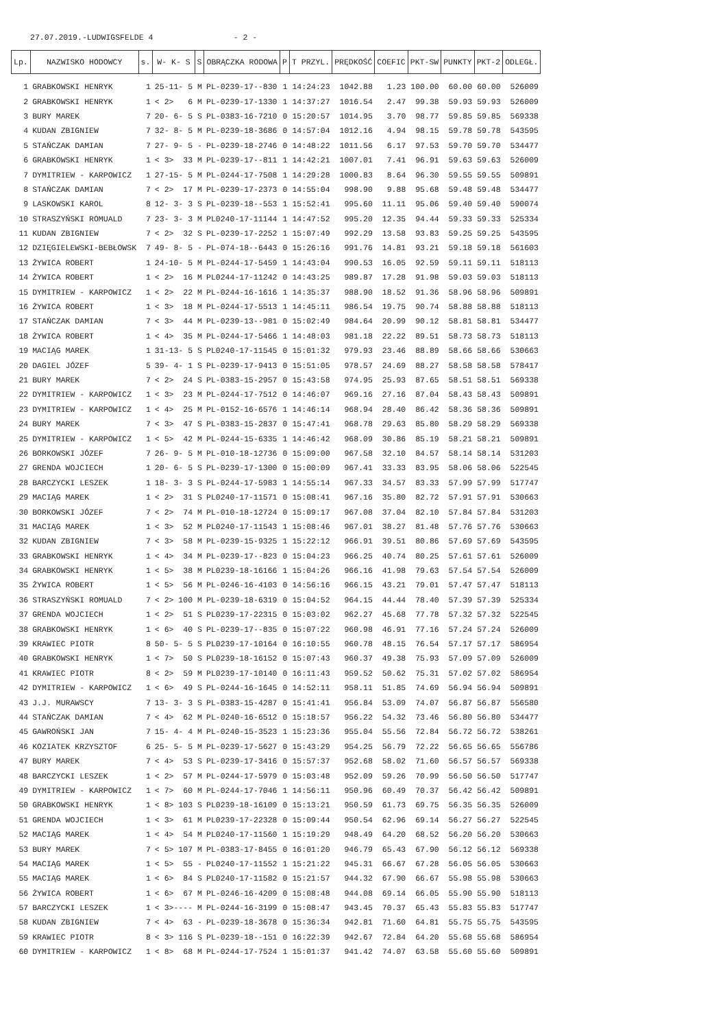27.07.2019.-LUDWIGSFELDE 4 - 2 -
| Lp. | NAZWISKO HODOWCY | s. | W- K- S | S | OBRĄCZKA RODOWA | P | T PRZYL. | PRĘDKOŚĆ | COEFIC | PKT-SW | PUNKTY | PKT-2 | ODLEGŁ. |
| --- | --- | --- | --- | --- | --- | --- | --- | --- | --- | --- | --- | --- | --- |
| 1 | GRABKOWSKI HENRYK | 1 | 25-11- 5 | M | PL-0239-17--830 | 1 | 14:24:23 | 1042.88 | 1.23 | 100.00 | 60.00 | 60.00 | 526009 |
| 2 | GRABKOWSKI HENRYK | 1 | < 2> 6 | M | PL-0239-17-1330 | 1 | 14:37:27 | 1016.54 | 2.47 | 99.38 | 59.93 | 59.93 | 526009 |
| 3 | BURY MAREK | 7 | 20- 6- 5 | S | PL-0383-16-7210 | 0 | 15:20:57 | 1014.95 | 3.70 | 98.77 | 59.85 | 59.85 | 569338 |
| 4 | KUDAN ZBIGNIEW | 7 | 32- 8- 5 | M | PL-0239-18-3686 | 0 | 14:57:04 | 1012.16 | 4.94 | 98.15 | 59.78 | 59.78 | 543595 |
| 5 | STAŃCZAK DAMIAN | 7 | 27- 9- 5 | - | PL-0239-18-2746 | 0 | 14:48:22 | 1011.56 | 6.17 | 97.53 | 59.70 | 59.70 | 534477 |
| 6 | GRABKOWSKI HENRYK | 1 | < 3> 33 | M | PL-0239-17--811 | 1 | 14:42:21 | 1007.01 | 7.41 | 96.91 | 59.63 | 59.63 | 526009 |
| 7 | DYMITRIEW - KARPOWICZ | 1 | 27-15- 5 | M | PL-0244-17-7508 | 1 | 14:29:28 | 1000.83 | 8.64 | 96.30 | 59.55 | 59.55 | 509891 |
| 8 | STAŃCZAK DAMIAN | 7 | < 2> 17 | M | PL-0239-17-2373 | 0 | 14:55:04 | 998.90 | 9.88 | 95.68 | 59.48 | 59.48 | 534477 |
| 9 | LASKOWSKI KAROL | 8 | 12- 3- 3 | S | PL-0239-18--553 | 1 | 15:52:41 | 995.60 | 11.11 | 95.06 | 59.40 | 59.40 | 590074 |
| 10 | STRASZYŃSKI ROMUALD | 7 | 23- 3- 3 | M | PL0240-17-11144 | 1 | 14:47:52 | 995.20 | 12.35 | 94.44 | 59.33 | 59.33 | 525334 |
| 11 | KUDAN ZBIGNIEW | 7 | < 2> 32 | S | PL-0239-17-2252 | 1 | 15:07:49 | 992.29 | 13.58 | 93.83 | 59.25 | 59.25 | 543595 |
| 12 | DZIĘGIELEWSKI-BEBŁOWSK | 7 | 49- 8- 5 | - | PL-074-18--6443 | 0 | 15:26:16 | 991.76 | 14.81 | 93.21 | 59.18 | 59.18 | 561603 |
| 13 | ŻYWICA ROBERT | 1 | 24-10- 5 | M | PL-0244-17-5459 | 1 | 14:43:04 | 990.53 | 16.05 | 92.59 | 59.11 | 59.11 | 518113 |
| 14 | ŻYWICA ROBERT | 1 | < 2> 16 | M | PL0244-17-11242 | 0 | 14:43:25 | 989.87 | 17.28 | 91.98 | 59.03 | 59.03 | 518113 |
| 15 | DYMITRIEW - KARPOWICZ | 1 | < 2> 22 | M | PL-0244-16-1616 | 1 | 14:35:37 | 988.90 | 18.52 | 91.36 | 58.96 | 58.96 | 509891 |
| 16 | ŻYWICA ROBERT | 1 | < 3> 18 | M | PL-0244-17-5513 | 1 | 14:45:11 | 986.54 | 19.75 | 90.74 | 58.88 | 58.88 | 518113 |
| 17 | STAŃCZAK DAMIAN | 7 | < 3> 44 | M | PL-0239-13--981 | 0 | 15:02:49 | 984.64 | 20.99 | 90.12 | 58.81 | 58.81 | 534477 |
| 18 | ŻYWICA ROBERT | 1 | < 4> 35 | M | PL-0244-17-5466 | 1 | 14:48:03 | 981.18 | 22.22 | 89.51 | 58.73 | 58.73 | 518113 |
| 19 | MACIĄG MAREK | 1 | 31-13- 5 | S | PL0240-17-11545 | 0 | 15:01:32 | 979.93 | 23.46 | 88.89 | 58.66 | 58.66 | 530663 |
| 20 | DAGIEL JÓZEF | 5 | 39- 4- 1 | S | PL-0239-17-9413 | 0 | 15:51:05 | 978.57 | 24.69 | 88.27 | 58.58 | 58.58 | 578417 |
| 21 | BURY MAREK | 7 | < 2> 24 | S | PL-0383-15-2957 | 0 | 15:43:58 | 974.95 | 25.93 | 87.65 | 58.51 | 58.51 | 569338 |
| 22 | DYMITRIEW - KARPOWICZ | 1 | < 3> 23 | M | PL-0244-17-7512 | 0 | 14:46:07 | 969.16 | 27.16 | 87.04 | 58.43 | 58.43 | 509891 |
| 23 | DYMITRIEW - KARPOWICZ | 1 | < 4> 25 | M | PL-0152-16-6576 | 1 | 14:46:14 | 968.94 | 28.40 | 86.42 | 58.36 | 58.36 | 509891 |
| 24 | BURY MAREK | 7 | < 3> 47 | S | PL-0383-15-2837 | 0 | 15:47:41 | 968.78 | 29.63 | 85.80 | 58.29 | 58.29 | 569338 |
| 25 | DYMITRIEW - KARPOWICZ | 1 | < 5> 42 | M | PL-0244-15-6335 | 1 | 14:46:42 | 968.09 | 30.86 | 85.19 | 58.21 | 58.21 | 509891 |
| 26 | BORKOWSKI JÓZEF | 7 | 26- 9- 5 | M | PL-010-18-12736 | 0 | 15:09:00 | 967.58 | 32.10 | 84.57 | 58.14 | 58.14 | 531203 |
| 27 | GRENDA WOJCIECH | 1 | 20- 6- 5 | S | PL-0239-17-1300 | 0 | 15:00:09 | 967.41 | 33.33 | 83.95 | 58.06 | 58.06 | 522545 |
| 28 | BARCZYCKI LESZEK | 1 | 18- 3- 3 | S | PL-0244-17-5983 | 1 | 14:55:14 | 967.33 | 34.57 | 83.33 | 57.99 | 57.99 | 517747 |
| 29 | MACIĄG MAREK | 1 | < 2> 31 | S | PL0240-17-11571 | 0 | 15:08:41 | 967.16 | 35.80 | 82.72 | 57.91 | 57.91 | 530663 |
| 30 | BORKOWSKI JÓZEF | 7 | < 2> 74 | M | PL-010-18-12724 | 0 | 15:09:17 | 967.08 | 37.04 | 82.10 | 57.84 | 57.84 | 531203 |
| 31 | MACIĄG MAREK | 1 | < 3> 52 | M | PL0240-17-11543 | 1 | 15:08:46 | 967.01 | 38.27 | 81.48 | 57.76 | 57.76 | 530663 |
| 32 | KUDAN ZBIGNIEW | 7 | < 3> 58 | M | PL-0239-15-9325 | 1 | 15:22:12 | 966.91 | 39.51 | 80.86 | 57.69 | 57.69 | 543595 |
| 33 | GRABKOWSKI HENRYK | 1 | < 4> 34 | M | PL-0239-17--823 | 0 | 15:04:23 | 966.25 | 40.74 | 80.25 | 57.61 | 57.61 | 526009 |
| 34 | GRABKOWSKI HENRYK | 1 | < 5> 38 | M | PL0239-18-16166 | 1 | 15:04:26 | 966.16 | 41.98 | 79.63 | 57.54 | 57.54 | 526009 |
| 35 | ŻYWICA ROBERT | 1 | < 5> 56 | M | PL-0246-16-4103 | 0 | 14:56:16 | 966.15 | 43.21 | 79.01 | 57.47 | 57.47 | 518113 |
| 36 | STRASZYŃSKI ROMUALD | 7 | < 2> 100 | M | PL-0239-18-6319 | 0 | 15:04:52 | 964.15 | 44.44 | 78.40 | 57.39 | 57.39 | 525334 |
| 37 | GRENDA WOJCIECH | 1 | < 2> 51 | S | PL0239-17-22315 | 0 | 15:03:02 | 962.27 | 45.68 | 77.78 | 57.32 | 57.32 | 522545 |
| 38 | GRABKOWSKI HENRYK | 1 | < 6> 40 | S | PL-0239-17--835 | 0 | 15:07:22 | 960.98 | 46.91 | 77.16 | 57.24 | 57.24 | 526009 |
| 39 | KRAWIEC PIOTR | 8 | 50- 5- 5 | S | PL0239-17-10164 | 0 | 16:10:55 | 960.78 | 48.15 | 76.54 | 57.17 | 57.17 | 586954 |
| 40 | GRABKOWSKI HENRYK | 1 | < 7> 50 | S | PL0239-18-16152 | 0 | 15:07:43 | 960.37 | 49.38 | 75.93 | 57.09 | 57.09 | 526009 |
| 41 | KRAWIEC PIOTR | 8 | < 2> 59 | M | PL0239-17-10140 | 0 | 16:11:43 | 959.52 | 50.62 | 75.31 | 57.02 | 57.02 | 586954 |
| 42 | DYMITRIEW - KARPOWICZ | 1 | < 6> 49 | S | PL-0244-16-1645 | 0 | 14:52:11 | 958.11 | 51.85 | 74.69 | 56.94 | 56.94 | 509891 |
| 43 | J.J. MURAWSCY | 7 | 13- 3- 3 | S | PL-0383-15-4287 | 0 | 15:41:41 | 956.84 | 53.09 | 74.07 | 56.87 | 56.87 | 556580 |
| 44 | STAŃCZAK DAMIAN | 7 | < 4> 62 | M | PL-0240-16-6512 | 0 | 15:18:57 | 956.22 | 54.32 | 73.46 | 56.80 | 56.80 | 534477 |
| 45 | GAWROŃSKI JAN | 7 | 15- 4- 4 | M | PL-0240-15-3523 | 1 | 15:23:36 | 955.04 | 55.56 | 72.84 | 56.72 | 56.72 | 538261 |
| 46 | KOZIATEK KRZYSZTOF | 6 | 25- 5- 5 | M | PL-0239-17-5627 | 0 | 15:43:29 | 954.25 | 56.79 | 72.22 | 56.65 | 56.65 | 556786 |
| 47 | BURY MAREK | 7 | < 4> 53 | S | PL-0239-17-3416 | 0 | 15:57:37 | 952.68 | 58.02 | 71.60 | 56.57 | 56.57 | 569338 |
| 48 | BARCZYCKI LESZEK | 1 | < 2> 57 | M | PL-0244-17-5979 | 0 | 15:03:48 | 952.09 | 59.26 | 70.99 | 56.50 | 56.50 | 517747 |
| 49 | DYMITRIEW - KARPOWICZ | 1 | < 7> 60 | M | PL-0244-17-7046 | 1 | 14:56:11 | 950.96 | 60.49 | 70.37 | 56.42 | 56.42 | 509891 |
| 50 | GRABKOWSKI HENRYK | 1 | < 8> 103 | S | PL0239-18-16109 | 0 | 15:13:21 | 950.59 | 61.73 | 69.75 | 56.35 | 56.35 | 526009 |
| 51 | GRENDA WOJCIECH | 1 | < 3> 61 | M | PL0239-17-22328 | 0 | 15:09:44 | 950.54 | 62.96 | 69.14 | 56.27 | 56.27 | 522545 |
| 52 | MACIĄG MAREK | 1 | < 4> 54 | M | PL0240-17-11560 | 1 | 15:19:29 | 948.49 | 64.20 | 68.52 | 56.20 | 56.20 | 530663 |
| 53 | BURY MAREK | 7 | < 5> 107 | M | PL-0383-17-8455 | 0 | 16:01:20 | 946.79 | 65.43 | 67.90 | 56.12 | 56.12 | 569338 |
| 54 | MACIĄG MAREK | 1 | < 5> 55 | - | PL0240-17-11552 | 1 | 15:21:22 | 945.31 | 66.67 | 67.28 | 56.05 | 56.05 | 530663 |
| 55 | MACIĄG MAREK | 1 | < 6> 84 | S | PL0240-17-11582 | 0 | 15:21:57 | 944.32 | 67.90 | 66.67 | 55.98 | 55.98 | 530663 |
| 56 | ŻYWICA ROBERT | 1 | < 6> 67 | M | PL-0246-16-4209 | 0 | 15:08:48 | 944.08 | 69.14 | 66.05 | 55.90 | 55.90 | 518113 |
| 57 | BARCZYCKI LESZEK | 1 | < 3>---- | M | PL-0244-16-3199 | 0 | 15:08:47 | 943.45 | 70.37 | 65.43 | 55.83 | 55.83 | 517747 |
| 58 | KUDAN ZBIGNIEW | 7 | < 4> 63 | - | PL-0239-18-3678 | 0 | 15:36:34 | 942.81 | 71.60 | 64.81 | 55.75 | 55.75 | 543595 |
| 59 | KRAWIEC PIOTR | 8 | < 3> 116 | S | PL-0239-18--151 | 0 | 16:22:39 | 942.67 | 72.84 | 64.20 | 55.68 | 55.68 | 586954 |
| 60 | DYMITRIEW - KARPOWICZ | 1 | < 8> 68 | M | PL-0244-17-7524 | 1 | 15:01:37 | 941.42 | 74.07 | 63.58 | 55.60 | 55.60 | 509891 |